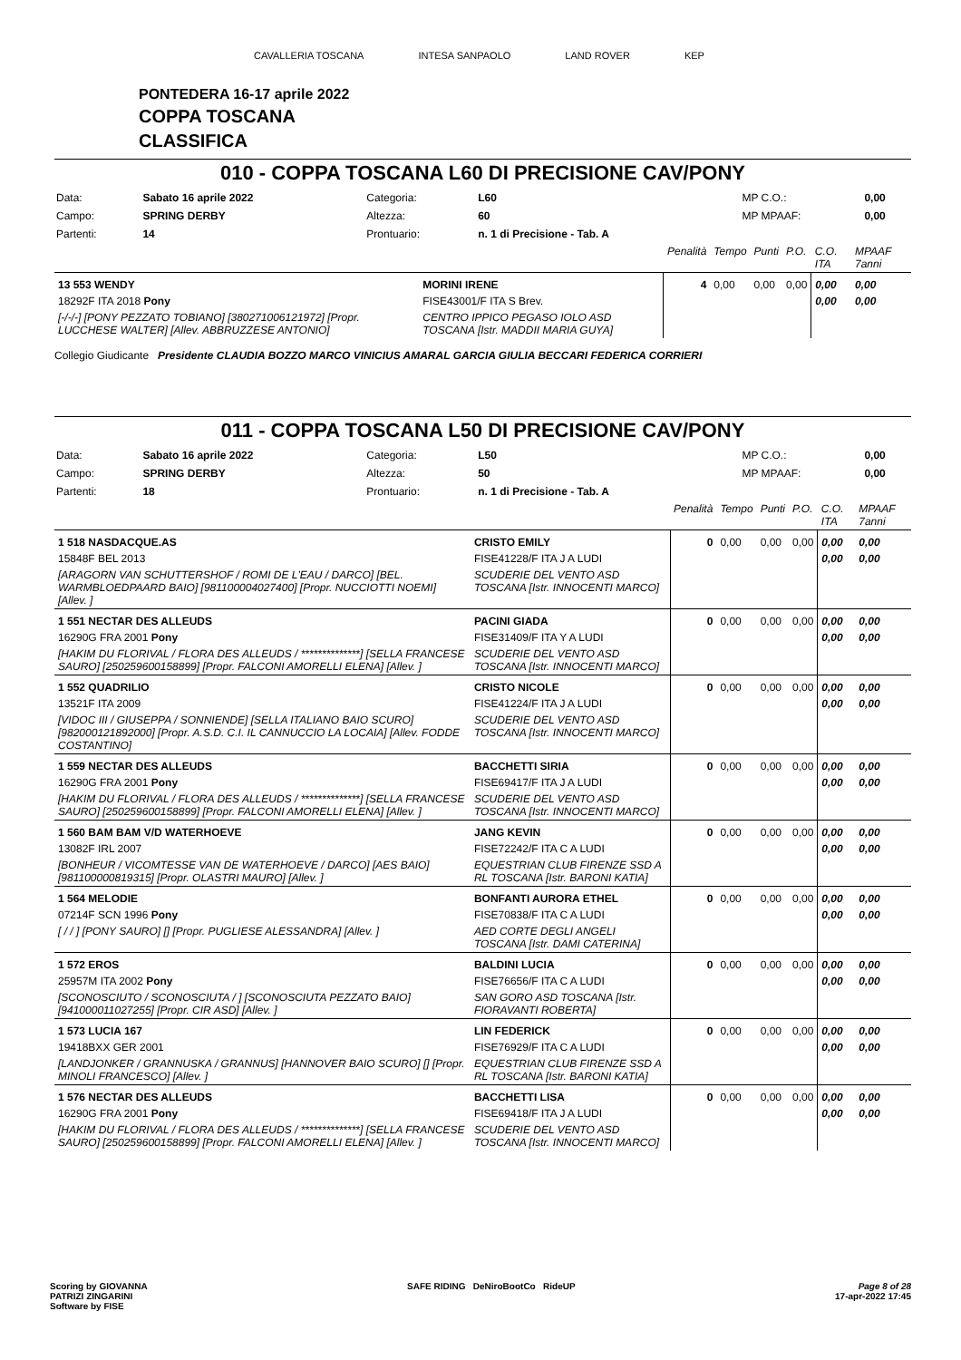CAVALLERIA TOSCANA INTESA SANPAOLO LAND ROVER KEP
PONTEDERA 16-17 aprile 2022
COPPA TOSCANA
CLASSIFICA
010 - COPPA TOSCANA L60 DI PRECISIONE CAV/PONY
| Data: | Sabato 16 aprile 2022 | Categoria: | L60 | MP C.O.: | 0,00 |
| Campo: | SPRING DERBY | Altezza: | 60 | MP MPAAF: | 0,00 |
| Partenti: | 14 | Prontuario: | n. 1 di Precisione - Tab. A | | |
| | | Penalità | Tempo | Punti | P.O. | C.O. ITA | MPAAF 7anni |
| 13 553 WENDY | MORINI IRENE | 4 | 0,00 | 0,00 | 0,00 | 0,00 | 0,00 |
| 18292F ITA 2018 Pony | FISE43001/F ITA S Brev. | | | | | 0,00 | 0,00 |
| [-/-/-] [PONY PEZZATO TOBIANO] [380271006121972] [Propr. LUCCHESE WALTER] [Allev. ABBRUZZESE ANTONIO] | CENTRO IPPICO PEGASO IOLO ASD TOSCANA [Istr. MADDII MARIA GUYA] | | | | | | |
Collegio Giudicante Presidente CLAUDIA BOZZO MARCO VINICIUS AMARAL GARCIA GIULIA BECCARI FEDERICA CORRIERI
011 - COPPA TOSCANA L50 DI PRECISIONE CAV/PONY
| Data: | Sabato 16 aprile 2022 | Categoria: | L50 | MP C.O.: | 0,00 |
| Campo: | SPRING DERBY | Altezza: | 50 | MP MPAAF: | 0,00 |
| Partenti: | 18 | Prontuario: | n. 1 di Precisione - Tab. A | | |
| | | Penalità | Tempo | Punti | P.O. | C.O. ITA | MPAAF 7anni |
| 1 518 NASDACQUE.AS | CRISTO EMILY | 0 | 0,00 | 0,00 | 0,00 | 0,00 | 0,00 |
| 15848F BEL 2013 | FISE41228/F ITA J A LUDI | | | | | 0,00 | 0,00 |
| [ARAGORN VAN SCHUTTERSHOF / ROMI DE L'EAU / DARCO] [BEL. WARMBLOEDPAARD BAIO] [981100004027400] [Propr. NUCCIOTTI NOEMI] [Allev. ] | SCUDERIE DEL VENTO ASD TOSCANA [Istr. INNOCENTI MARCO] | | | | | | |
| 1 551 NECTAR DES ALLEUDS | PACINI GIADA | 0 | 0,00 | 0,00 | 0,00 | 0,00 | 0,00 |
| 16290G FRA 2001 Pony | FISE31409/F ITA Y A LUDI | | | | | 0,00 | 0,00 |
| [HAKIM DU FLORIVAL / FLORA DES ALLEUDS / **************] [SELLA FRANCESE SAURO] [250259600158899] [Propr. FALCONI AMORELLI ELENA] [Allev. ] | SCUDERIE DEL VENTO ASD TOSCANA [Istr. INNOCENTI MARCO] | | | | | | |
| 1 552 QUADRILIO | CRISTO NICOLE | 0 | 0,00 | 0,00 | 0,00 | 0,00 | 0,00 |
| 13521F ITA 2009 | FISE41224/F ITA J A LUDI | | | | | 0,00 | 0,00 |
| [VIDOC III / GIUSEPPA / SONNIENDE] [SELLA ITALIANO BAIO SCURO] [982000121892000] [Propr. A.S.D. C.I. IL CANNUCCIO LA LOCAIA] [Allev. FODDE COSTANTINO] | SCUDERIE DEL VENTO ASD TOSCANA [Istr. INNOCENTI MARCO] | | | | | | |
| 1 559 NECTAR DES ALLEUDS | BACCHETTI SIRIA | 0 | 0,00 | 0,00 | 0,00 | 0,00 | 0,00 |
| 16290G FRA 2001 Pony | FISE69417/F ITA J A LUDI | | | | | 0,00 | 0,00 |
| [HAKIM DU FLORIVAL / FLORA DES ALLEUDS / **************] [SELLA FRANCESE SAURO] [250259600158899] [Propr. FALCONI AMORELLI ELENA] [Allev. ] | SCUDERIE DEL VENTO ASD TOSCANA [Istr. INNOCENTI MARCO] | | | | | | |
| 1 560 BAM BAM V/D WATERHOEVE | JANG KEVIN | 0 | 0,00 | 0,00 | 0,00 | 0,00 | 0,00 |
| 13082F IRL 2007 | FISE72242/F ITA C A LUDI | | | | | 0,00 | 0,00 |
| [BONHEUR / VICOMTESSE VAN DE WATERHOEVE / DARCO] [AES BAIO] [981100000819315] [Propr. OLASTRI MAURO] [Allev. ] | EQUESTRIAN CLUB FIRENZE SSD A RL TOSCANA [Istr. BARONI KATIA] | | | | | | |
| 1 564 MELODIE | BONFANTI AURORA ETHEL | 0 | 0,00 | 0,00 | 0,00 | 0,00 | 0,00 |
| 07214F SCN 1996 Pony | FISE70838/F ITA C A LUDI | | | | | 0,00 | 0,00 |
| [ / / ] [PONY SAURO] [] [Propr. PUGLIESE ALESSANDRA] [Allev. ] | AED CORTE DEGLI ANGELI TOSCANA [Istr. DAMI CATERINA] | | | | | | |
| 1 572 EROS | BALDINI LUCIA | 0 | 0,00 | 0,00 | 0,00 | 0,00 | 0,00 |
| 25957M ITA 2002 Pony | FISE76656/F ITA C A LUDI | | | | | 0,00 | 0,00 |
| [SCONOSCIUTO / SCONOSCIUTA / ] [SCONOSCIUTA PEZZATO BAIO] [941000011027255] [Propr. CIR ASD] [Allev. ] | SAN GORO ASD TOSCANA [Istr. FIORAVANTI ROBERTA] | | | | | | |
| 1 573 LUCIA 167 | LIN FEDERICK | 0 | 0,00 | 0,00 | 0,00 | 0,00 | 0,00 |
| 19418BXX GER 2001 | FISE76929/F ITA C A LUDI | | | | | 0,00 | 0,00 |
| [LANDJONKER / GRANNUSKA / GRANNUS] [HANNOVER BAIO SCURO] [] [Propr. MINOLI FRANCESCO] [Allev. ] | EQUESTRIAN CLUB FIRENZE SSD A RL TOSCANA [Istr. BARONI KATIA] | | | | | | |
| 1 576 NECTAR DES ALLEUDS | BACCHETTI LISA | 0 | 0,00 | 0,00 | 0,00 | 0,00 | 0,00 |
| 16290G FRA 2001 Pony | FISE69418/F ITA J A LUDI | | | | | 0,00 | 0,00 |
| [HAKIM DU FLORIVAL / FLORA DES ALLEUDS / **************] [SELLA FRANCESE SAURO] [250259600158899] [Propr. FALCONI AMORELLI ELENA] [Allev. ] | SCUDERIE DEL VENTO ASD TOSCANA [Istr. INNOCENTI MARCO] | | | | | | |
Scoring by GIOVANNA
PATRIZI ZINGARINI
Software by FISE
SAFE RIDING DeNiroBootCo RideUP
Page 8 of 28
17-apr-2022 17:45